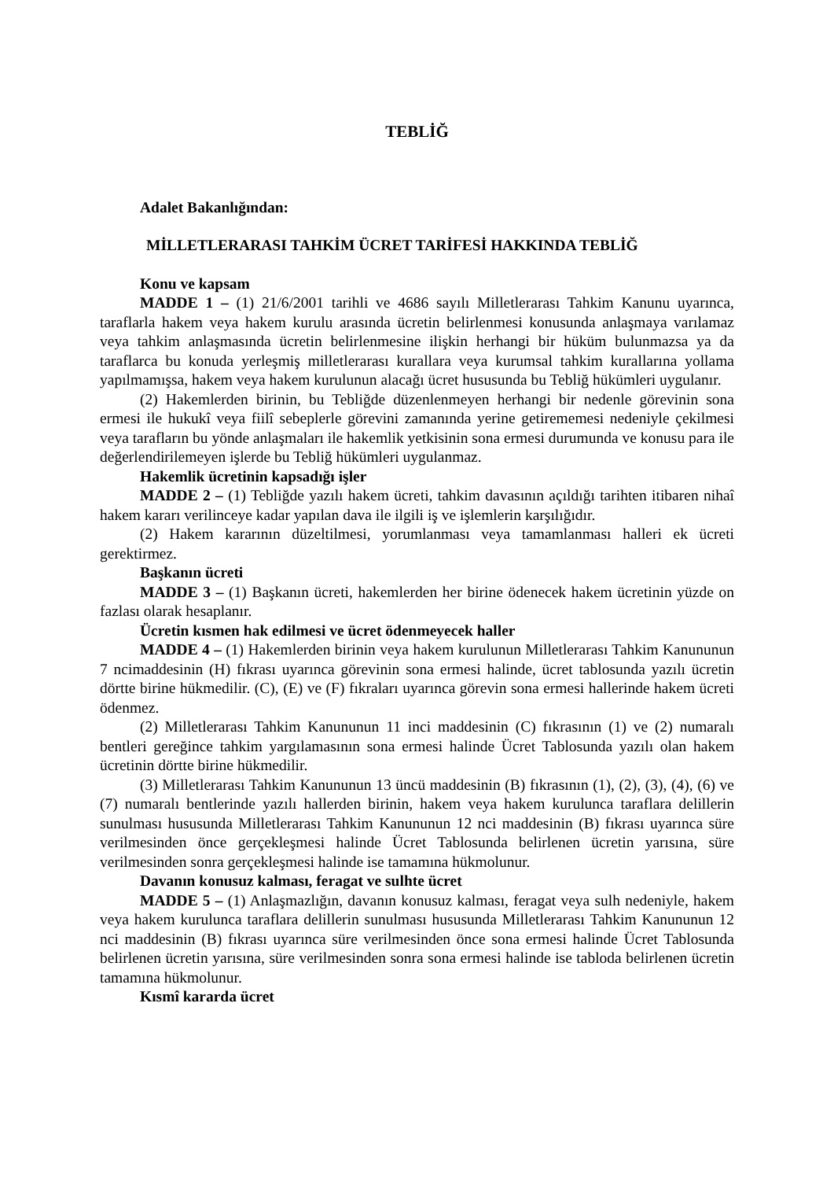TEBLİĞ
Adalet Bakanlığından:
MİLLETLERARASI TAHKİM ÜCRET TARİFESİ HAKKINDA TEBLİĞ
Konu ve kapsam
MADDE 1 – (1) 21/6/2001 tarihli ve 4686 sayılı Milletlerarası Tahkim Kanunu uyarınca, taraflarla hakem veya hakem kurulu arasında ücretin belirlenmesi konusunda anlaşmaya varılamaz veya tahkim anlaşmasında ücretin belirlenmesine ilişkin herhangi bir hüküm bulunmazsa ya da taraflarca bu konuda yerleşmiş milletlerarası kurallara veya kurumsal tahkim kurallarına yollama yapılmamışsa, hakem veya hakem kurulunun alacağı ücret hususunda bu Tebliğ hükümleri uygulanır.
(2) Hakemlerden birinin, bu Tebliğde düzenlenmeyen herhangi bir nedenle görevinin sona ermesi ile hukukî veya fiilî sebeplerle görevini zamanında yerine getirememesi nedeniyle çekilmesi veya tarafların bu yönde anlaşmaları ile hakemlik yetkisinin sona ermesi durumunda ve konusu para ile değerlendirilemeyen işlerde bu Tebliğ hükümleri uygulanmaz.
Hakemlik ücretinin kapsadığı işler
MADDE 2 – (1) Tebliğde yazılı hakem ücreti, tahkim davasının açıldığı tarihten itibaren nihaî hakem kararı verilinceye kadar yapılan dava ile ilgili iş ve işlemlerin karşılığıdır.
(2) Hakem kararının düzeltilmesi, yorumlanması veya tamamlanması halleri ek ücreti gerektirmez.
Başkanın ücreti
MADDE 3 – (1) Başkanın ücreti, hakemlerden her birine ödenecek hakem ücretinin yüzde on fazlası olarak hesaplanır.
Ücretin kısmen hak edilmesi ve ücret ödenmeyecek haller
MADDE 4 – (1) Hakemlerden birinin veya hakem kurulunun Milletlerarası Tahkim Kanununun 7 ncimaddesinin (H) fıkrası uyarınca görevinin sona ermesi halinde, ücret tablosunda yazılı ücretin dörtte birine hükmedilir. (C), (E) ve (F) fıkraları uyarınca görevin sona ermesi hallerinde hakem ücreti ödenmez.
(2) Milletlerarası Tahkim Kanununun 11 inci maddesinin (C) fıkrasının (1) ve (2) numaralı bentleri gereğince tahkim yargılamasının sona ermesi halinde Ücret Tablosunda yazılı olan hakem ücretinin dörtte birine hükmedilir.
(3) Milletlerarası Tahkim Kanununun 13 üncü maddesinin (B) fıkrasının (1), (2), (3), (4), (6) ve (7) numaralı bentlerinde yazılı hallerden birinin, hakem veya hakem kurulunca taraflara delillerin sunulması hususunda Milletlerarası Tahkim Kanununun 12 nci maddesinin (B) fıkrası uyarınca süre verilmesinden önce gerçekleşmesi halinde Ücret Tablosunda belirlenen ücretin yarısına, süre verilmesinden sonra gerçekleşmesi halinde ise tamamına hükmolunur.
Davanın konusuz kalması, feragat ve sulhte ücret
MADDE 5 – (1) Anlaşmazlığın, davanın konusuz kalması, feragat veya sulh nedeniyle, hakem veya hakem kurulunca taraflara delillerin sunulması hususunda Milletlerarası Tahkim Kanununun 12 nci maddesinin (B) fıkrası uyarınca süre verilmesinden önce sona ermesi halinde Ücret Tablosunda belirlenen ücretin yarısına, süre verilmesinden sonra sona ermesi halinde ise tabloda belirlenen ücretin tamamına hükmolunur.
Kısmî kararda ücret